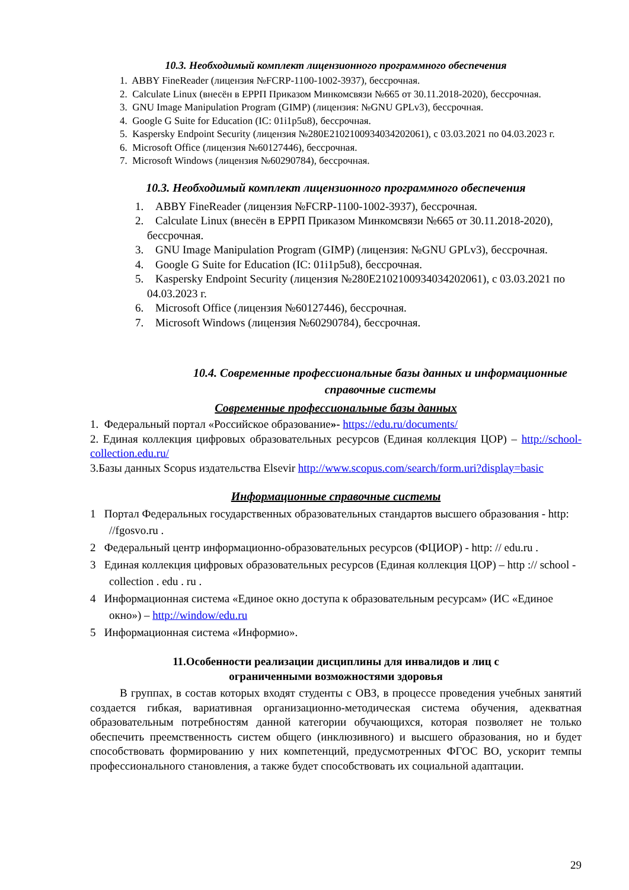10.3. Необходимый комплект лицензионного программного обеспечения
1. ABBY FineReader (лицензия №FCRP-1100-1002-3937), бессрочная.
2. Calculate Linux (внесён в ЕРРП Приказом Минкомсвязи №665 от 30.11.2018-2020), бессрочная.
3. GNU Image Manipulation Program (GIMP) (лицензия: №GNU GPLv3), бессрочная.
4. Google G Suite for Education (IC: 01i1p5u8), бессрочная.
5. Kaspersky Endpoint Security (лицензия №280E2102100934034202061), с 03.03.2021 по 04.03.2023 г.
6. Microsoft Office (лицензия №60127446), бессрочная.
7. Microsoft Windows (лицензия №60290784), бессрочная.
10.3. Необходимый комплект лицензионного программного обеспечения
1. ABBY FineReader (лицензия №FCRP-1100-1002-3937), бессрочная.
2. Calculate Linux (внесён в ЕРРП Приказом Минкомсвязи №665 от 30.11.2018-2020), бессрочная.
3. GNU Image Manipulation Program (GIMP) (лицензия: №GNU GPLv3), бессрочная.
4. Google G Suite for Education (IC: 01i1p5u8), бессрочная.
5. Kaspersky Endpoint Security (лицензия №280E2102100934034202061), с 03.03.2021 по 04.03.2023 г.
6. Microsoft Office (лицензия №60127446), бессрочная.
7. Microsoft Windows (лицензия №60290784), бессрочная.
10.4. Современные профессиональные базы данных и информационные справочные системы
Современные профессиональные базы данных
1. Федеральный портал «Российское образование»- https://edu.ru/documents/
2. Единая коллекция цифровых образовательных ресурсов (Единая коллекция ЦОР) – http://school-collection.edu.ru/
3.Базы данных Scopus издательства Elsevir http://www.scopus.com/search/form.uri?display=basic
Информационные справочные системы
1 Портал Федеральных государственных образовательных стандартов высшего образования - http: //fgosvo.ru .
2 Федеральный центр информационно-образовательных ресурсов (ФЦИОР) - http: // edu.ru .
3 Единая коллекция цифровых образовательных ресурсов (Единая коллекция ЦОР) – http :// school - collection . edu . ru .
4 Информационная система «Единое окно доступа к образовательным ресурсам» (ИС «Единое окно») – http://window/edu.ru
5 Информационная система «Информио».
11.Особенности реализации дисциплины для инвалидов и лиц с
ограниченными возможностями здоровья
В группах, в состав которых входят студенты с ОВЗ, в процессе проведения учебных занятий создается гибкая, вариативная организационно-методическая система обучения, адекватная образовательным потребностям данной категории обучающихся, которая позволяет не только обеспечить преемственность систем общего (инклюзивного) и высшего образования, но и будет способствовать формированию у них компетенций, предусмотренных ФГОС ВО, ускорит темпы профессионального становления, а также будет способствовать их социальной адаптации.
29